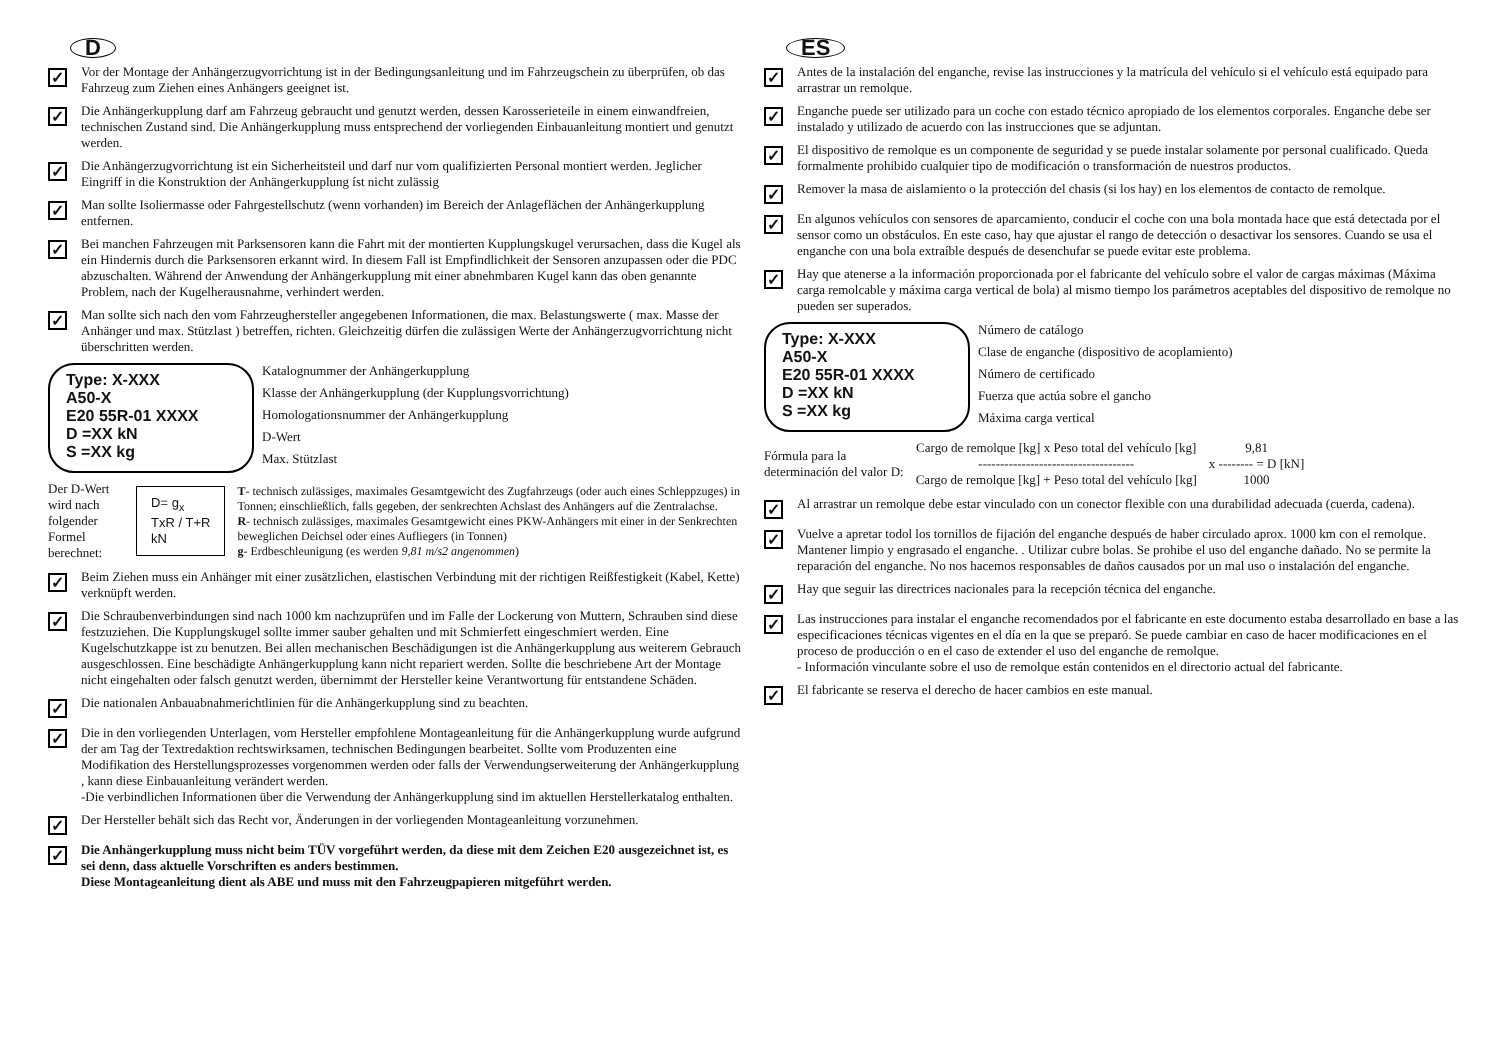D
✓
Vor der Montage der Anhängerzugvorrichtung ist in der Bedingungsanleitung und im Fahrzeugschein zu überprüfen, ob das Fahrzeug zum Ziehen eines Anhängers geeignet ist.
✓
Die Anhängerkupplung darf am Fahrzeug gebraucht und genutzt werden, dessen Karosserieteile in einem einwandfreien, technischen Zustand sind. Die Anhängerkupplung muss entsprechend der vorliegenden Einbauanleitung montiert und genutzt werden.
✓
Die Anhängerzugvorrichtung ist ein Sicherheitsteil und darf nur vom qualifizierten Personal montiert werden. Jeglicher Eingriff in die Konstruktion der Anhängerkupplung íst nicht zulässig
✓
Man sollte Isoliermasse oder Fahrgestellschutz (wenn vorhanden) im Bereich der Anlageflächen der Anhängerkupplung entfernen.
✓
Bei manchen Fahrzeugen mit Parksensoren kann die Fahrt mit der montierten Kupplungskugel verursachen, dass die Kugel als ein Hindernis durch die Parksensoren erkannt wird. In diesem Fall ist Empfindlichkeit der Sensoren anzupassen oder die PDC abzuschalten. Während der Anwendung der Anhängerkupplung mit einer abnehmbaren Kugel kann das oben genannte Problem, nach der Kugelherausnahme, verhindert werden.
✓
Man sollte sich nach den vom Fahrzeughersteller angegebenen Informationen, die max. Belastungswerte ( max. Masse der Anhänger und max. Stützlast ) betreffen, richten. Gleichzeitig dürfen die zulässigen Werte der Anhängerzugvorrichtung nicht überschritten werden.
Type: X-XXX
A50-X
E20 55R-01 XXXX
D =XX kN
S =XX kg
Katalognummer der Anhängerkupplung
Klasse der Anhängerkupplung (der Kupplungsvorrichtung)
Homologationsnummer der Anhängerkupplung
D-Wert
Max. Stützlast
Der D-Wert wird nach
folgender Formel berechnet:
D= g<sub>x</sub> TxR / T+R kN
T- technisch zulässiges, maximales Gesamtgewicht des Zugfahrzeugs (oder auch eines Schleppzuges) in Tonnen; einschließlich, falls gegeben, der senkrechten Achslast des Anhängers auf die Zentralachse.
R- technisch zulässiges, maximales Gesamtgewicht eines PKW-Anhängers mit einer in der Senkrechten beweglichen Deichsel oder eines Aufliegers (in Tonnen)
g- Erdbeschleunigung (es werden 9,81 m/s2 angenommen)
✓
Beim Ziehen muss ein Anhänger mit einer zusätzlichen, elastischen Verbindung mit der richtigen Reißfestigkeit (Kabel, Kette) verknüpft werden.
✓
Die Schraubenverbindungen sind nach 1000 km nachzuprüfen und im Falle der Lockerung von Muttern, Schrauben sind diese festzuziehen. Die Kupplungskugel sollte immer sauber gehalten und mit Schmierfett eingeschmiert werden. Eine Kugelschutzkappe ist zu benutzen. Bei allen mechanischen Beschädigungen ist die Anhängerkupplung aus weiterem Gebrauch ausgeschlossen. Eine beschädigte Anhängerkupplung kann nicht repariert werden. Sollte die beschriebene Art der Montage nicht eingehalten oder falsch genutzt werden, übernimmt der Hersteller keine Verantwortung für entstandene Schäden.
✓
Die nationalen Anbauabnahmerichtlinien für die Anhängerkupplung sind zu beachten.
✓
Die in den vorliegenden Unterlagen, vom Hersteller empfohlene Montageanleitung für die Anhängerkupplung wurde aufgrund der am Tag der Textredaktion rechtswirksamen, technischen Bedingungen bearbeitet. Sollte vom Produzenten eine Modifikation des Herstellungsprozesses vorgenommen werden oder falls der Verwendungserweiterung der Anhängerkupplung , kann diese Einbauanleitung verändert werden.
-Die verbindlichen Informationen über die Verwendung der Anhängerkupplung sind im aktuellen Herstellerkatalog enthalten.
✓
Der Hersteller behält sich das Recht vor, Änderungen in der vorliegenden Montageanleitung vorzunehmen.
✓
Die Anhängerkupplung muss nicht beim TÜV vorgeführt werden, da diese mit dem Zeichen E20 ausgezeichnet ist, es sei denn, dass aktuelle Vorschriften es anders bestimmen.
Diese Montageanleitung dient als ABE und muss mit den Fahrzeugpapieren mitgeführt werden.
ES
✓
Antes de la instalación del enganche, revise las instrucciones y la matrícula del vehículo si el vehículo está equipado para arrastrar un remolque.
✓
Enganche puede ser utilizado para un coche con estado técnico apropiado de los elementos corporales. Enganche debe ser instalado y utilizado de acuerdo con las instrucciones que se adjuntan.
✓
El dispositivo de remolque es un componente de seguridad y se puede instalar solamente por personal cualificado. Queda formalmente prohibido cualquier tipo de modificación o transformación de nuestros productos.
✓
Remover la masa de aislamiento o la protección del chasis (si los hay) en los elementos de contacto de remolque.
✓
En algunos vehículos con sensores de aparcamiento, conducir el coche con una bola montada hace que está detectada por el sensor como un obstáculos. En este caso, hay que ajustar el rango de detección o desactivar los sensores. Cuando se usa el enganche con una bola extraíble después de desenchufar se puede evitar este problema.
✓
Hay que atenerse a la información proporcionada por el fabricante del vehículo sobre el valor de cargas máximas (Máxima carga remolcable y máxima carga vertical de bola) al mismo tiempo los parámetros aceptables del dispositivo de remolque no pueden ser superados.
Type: X-XXX
A50-X
E20 55R-01 XXXX
D =XX kN
S =XX kg
Número de catálogo
Clase de enganche (dispositivo de acoplamiento)
Número de certificado
Fuerza que actúa sobre el gancho
Máxima carga vertical
Fórmula para la
determinación del valor D:
Cargo de remolque [kg] x Peso total del vehículo [kg]
------------------------------------
Cargo de remolque [kg] + Peso total del vehículo [kg]
9,81
x -------- = D [kN]
1000
✓
Al arrastrar un remolque debe estar vinculado con un conector flexible con una durabilidad adecuada (cuerda, cadena).
✓
Vuelve a apretar todol los tornillos de fijación del enganche después de haber circulado aprox. 1000 km con el remolque. Mantener limpio y engrasado el enganche. . Utilizar cubre bolas. Se prohibe el uso del enganche dañado. No se permite la reparación del enganche. No nos hacemos responsables de daños causados por un mal uso o instalación del enganche.
✓
Hay que seguir las directrices nacionales para la recepción técnica del enganche.
✓
Las instrucciones para instalar el enganche recomendados por el fabricante en este documento estaba desarrollado en base a las especificaciones técnicas vigentes en el día en la que se preparó. Se puede cambiar en caso de hacer modificaciones en el proceso de producción o en el caso de extender el uso del enganche de remolque.
- Información vinculante sobre el uso de remolque están contenidos en el directorio actual del fabricante.
✓
El fabricante se reserva el derecho de hacer cambios en este manual.